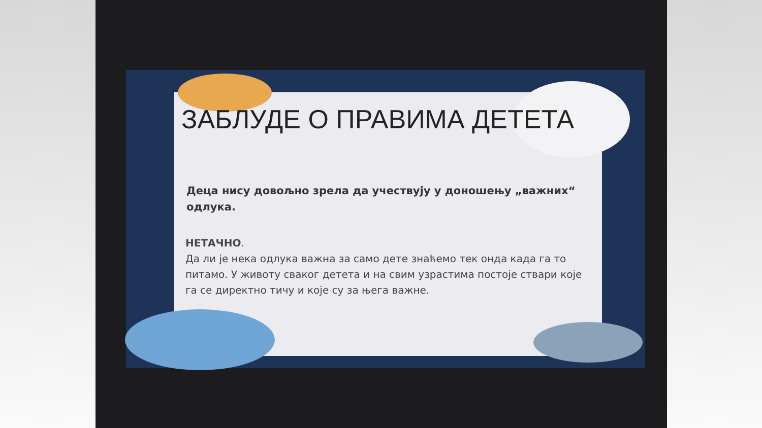ЗАБЛУДЕ О ПРАВИМА ДЕТЕТА
Деца нису довољно зрела да учествују у доношењу „важних“ одлука.
НЕТАЧНО.
Да ли је нека одлука важна за само дете знаћемо тек онда када га то питамо. У животу сваког детета и на свим узрастима постоје ствари које га се директно тичу и које су за њега важне.